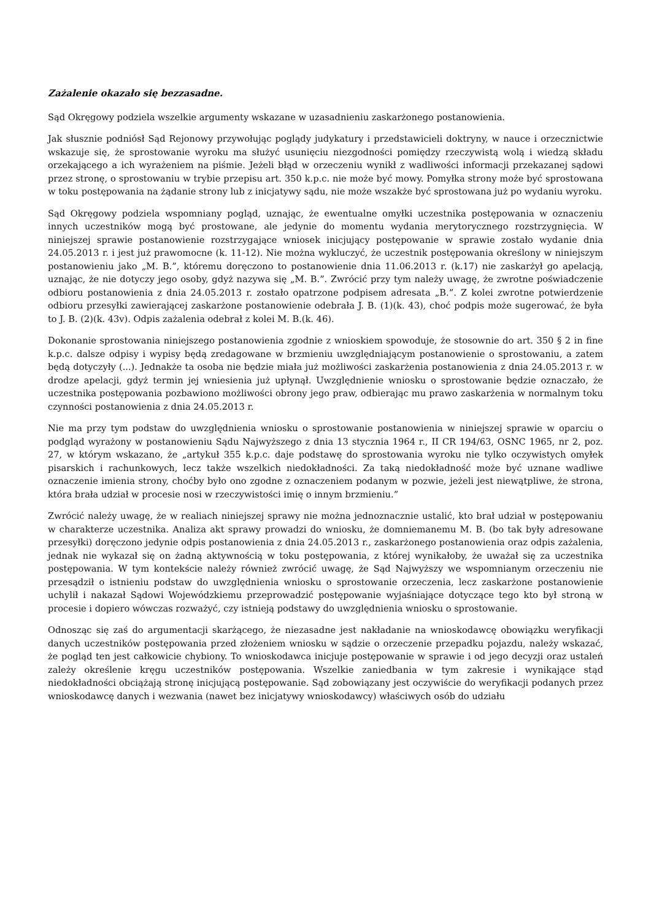Zażalenie okazało się bezzasadne.
Sąd Okręgowy podziela wszelkie argumenty wskazane w uzasadnieniu zaskarżonego postanowienia.
Jak słusznie podniósł Sąd Rejonowy przywołując poglądy judykatury i przedstawicieli doktryny, w nauce i orzecznictwie wskazuje się, że sprostowanie wyroku ma służyć usunięciu niezgodności pomiędzy rzeczywistą wolą i wiedzą składu orzekającego a ich wyrażeniem na piśmie. Jeżeli błąd w orzeczeniu wynikł z wadliwości informacji przekazanej sądowi przez stronę, o sprostowaniu w trybie przepisu art. 350 k.p.c. nie może być mowy. Pomyłka strony może być sprostowana w toku postępowania na żądanie strony lub z inicjatywy sądu, nie może wszakże być sprostowana już po wydaniu wyroku.
Sąd Okręgowy podziela wspomniany pogląd, uznając, że ewentualne omyłki uczestnika postępowania w oznaczeniu innych uczestników mogą być prostowane, ale jedynie do momentu wydania merytorycznego rozstrzygnięcia. W niniejszej sprawie postanowienie rozstrzygające wniosek inicjujący postępowanie w sprawie zostało wydanie dnia 24.05.2013 r. i jest już prawomocne (k. 11-12). Nie można wykluczyć, że uczestnik postępowania określony w niniejszym postanowieniu jako „M. B.”, któremu doręczono to postanowienie dnia 11.06.2013 r. (k.17) nie zaskarżył go apelacją, uznając, że nie dotyczy jego osoby, gdyż nazywa się „M. B.”. Zwrócić przy tym należy uwagę, że zwrotne poświadczenie odbioru postanowienia z dnia 24.05.2013 r. zostało opatrzone podpisem adresata „B.”. Z kolei zwrotne potwierdzenie odbioru przesyłki zawierającej zaskarżone postanowienie odebrała J. B. (1)(k. 43), choć podpis może sugerować, że była to J. B. (2)(k. 43v). Odpis zażalenia odebrał z kolei M. B.(k. 46).
Dokonanie sprostowania niniejszego postanowienia zgodnie z wnioskiem spowoduje, że stosownie do art. 350 § 2 in fine k.p.c. dalsze odpisy i wypisy będą zredagowane w brzmieniu uwzględniającym postanowienie o sprostowaniu, a zatem będą dotyczyły (...). Jednakże ta osoba nie będzie miała już możliwości zaskarżenia postanowienia z dnia 24.05.2013 r. w drodze apelacji, gdyż termin jej wniesienia już upłynął. Uwzględnienie wniosku o sprostowanie będzie oznaczało, że uczestnika postępowania pozbawiono możliwości obrony jego praw, odbierając mu prawo zaskarżenia w normalnym toku czynności postanowienia z dnia 24.05.2013 r.
Nie ma przy tym podstaw do uwzględnienia wniosku o sprostowanie postanowienia w niniejszej sprawie w oparciu o podgląd wyrażony w postanowieniu Sądu Najwyższego z dnia 13 stycznia 1964 r., II CR 194/63, OSNC 1965, nr 2, poz. 27, w którym wskazano, że „artykuł 355 k.p.c. daje podstawę do sprostowania wyroku nie tylko oczywistych omyłek pisarskich i rachunkowych, lecz także wszelkich niedokładności. Za taką niedokładność może być uznane wadliwe oznaczenie imienia strony, choćby było ono zgodne z oznaczeniem podanym w pozwie, jeżeli jest niewątpliwe, że strona, która brała udział w procesie nosi w rzeczywistości imię o innym brzmieniu.”
Zwrócić należy uwagę, że w realiach niniejszej sprawy nie można jednoznacznie ustalić, kto brał udział w postępowaniu w charakterze uczestnika. Analiza akt sprawy prowadzi do wniosku, że domniemanemu M. B. (bo tak były adresowane przesyłki) doręczono jedynie odpis postanowienia z dnia 24.05.2013 r., zaskarżonego postanowienia oraz odpis zażalenia, jednak nie wykazał się on żadną aktywnością w toku postępowania, z której wynikałoby, że uważał się za uczestnika postępowania. W tym kontekście należy również zwrócić uwagę, że Sąd Najwyższy we wspomnianym orzeczeniu nie przesądził o istnieniu podstaw do uwzględnienia wniosku o sprostowanie orzeczenia, lecz zaskarżone postanowienie uchylił i nakazał Sądowi Wojewódzkiemu przeprowadzić postępowanie wyjaśniające dotyczące tego kto był stroną w procesie i dopiero wówczas rozważyć, czy istnieją podstawy do uwzględnienia wniosku o sprostowanie.
Odnosząc się zaś do argumentacji skarżącego, że niezasadne jest nakładanie na wnioskodawcę obowiązku weryfikacji danych uczestników postępowania przed złożeniem wniosku w sądzie o orzeczenie przepadku pojazdu, należy wskazać, że pogląd ten jest całkowicie chybiony. To wnioskodawca inicjuje postępowanie w sprawie i od jego decyzji oraz ustaleń zależy określenie kręgu uczestników postępowania. Wszelkie zaniedbania w tym zakresie i wynikające stąd niedokładności obciążają stronę inicjującą postępowanie. Sąd zobowiązany jest oczywiście do weryfikacji podanych przez wnioskodawcę danych i wezwania (nawet bez inicjatywy wnioskodawcy) właściwych osób do udziału